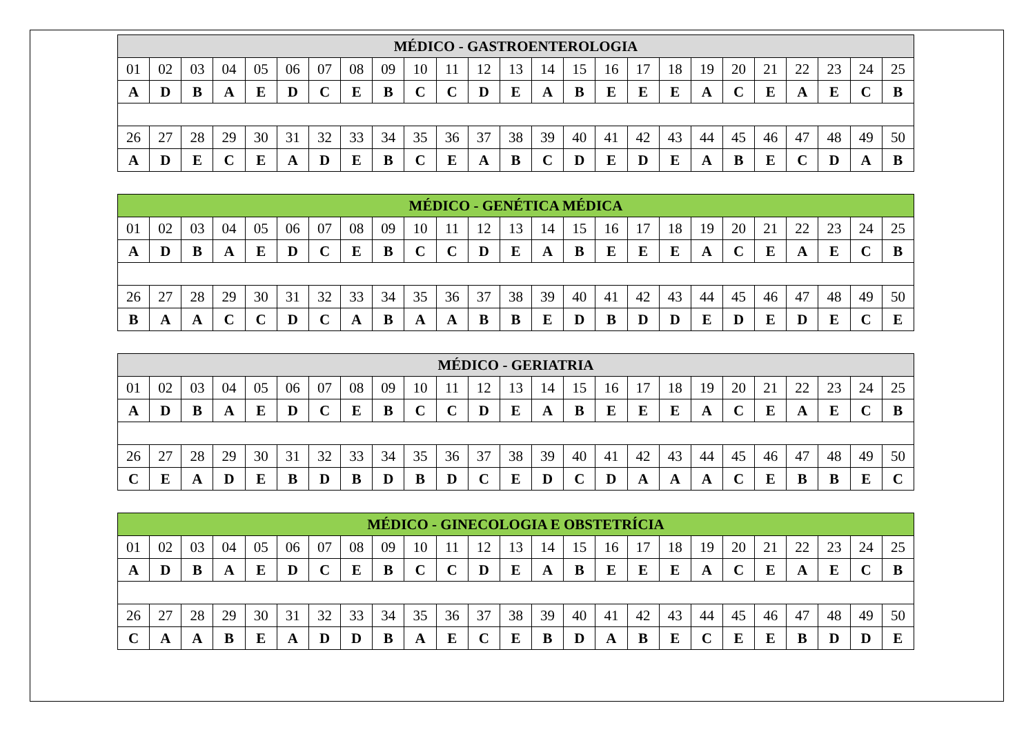| MÉDICO - GASTROENTEROLOGIA | | | | | | | | | | | | | | | | | | | | | | | | |
| --- | --- | --- | --- | --- | --- | --- | --- | --- | --- | --- | --- | --- | --- | --- | --- | --- | --- | --- | --- | --- | --- | --- | --- | --- |
| 01 | 02 | 03 | 04 | 05 | 06 | 07 | 08 | 09 | 10 | 11 | 12 | 13 | 14 | 15 | 16 | 17 | 18 | 19 | 20 | 21 | 22 | 23 | 24 | 25 |
| A | D | B | A | E | D | C | E | B | C | C | D | E | A | B | E | E | E | A | C | E | A | E | C | B |
| 26 | 27 | 28 | 29 | 30 | 31 | 32 | 33 | 34 | 35 | 36 | 37 | 38 | 39 | 40 | 41 | 42 | 43 | 44 | 45 | 46 | 47 | 48 | 49 | 50 |
| A | D | E | C | E | A | D | E | B | C | E | A | B | C | D | E | D | E | A | B | E | C | D | A | B |
| MÉDICO - GENÉTICA MÉDICA | | | | | | | | | | | | | | | | | | | | | | | | |
| --- | --- | --- | --- | --- | --- | --- | --- | --- | --- | --- | --- | --- | --- | --- | --- | --- | --- | --- | --- | --- | --- | --- | --- | --- |
| 01 | 02 | 03 | 04 | 05 | 06 | 07 | 08 | 09 | 10 | 11 | 12 | 13 | 14 | 15 | 16 | 17 | 18 | 19 | 20 | 21 | 22 | 23 | 24 | 25 |
| A | D | B | A | E | D | C | E | B | C | C | D | E | A | B | E | E | E | A | C | E | A | E | C | B |
| 26 | 27 | 28 | 29 | 30 | 31 | 32 | 33 | 34 | 35 | 36 | 37 | 38 | 39 | 40 | 41 | 42 | 43 | 44 | 45 | 46 | 47 | 48 | 49 | 50 |
| B | A | A | C | C | D | C | A | B | A | A | B | B | E | D | B | D | D | E | D | E | D | E | C | E |
| MÉDICO - GERIATRIA | | | | | | | | | | | | | | | | | | | | | | | | |
| --- | --- | --- | --- | --- | --- | --- | --- | --- | --- | --- | --- | --- | --- | --- | --- | --- | --- | --- | --- | --- | --- | --- | --- | --- |
| 01 | 02 | 03 | 04 | 05 | 06 | 07 | 08 | 09 | 10 | 11 | 12 | 13 | 14 | 15 | 16 | 17 | 18 | 19 | 20 | 21 | 22 | 23 | 24 | 25 |
| A | D | B | A | E | D | C | E | B | C | C | D | E | A | B | E | E | E | A | C | E | A | E | C | B |
| 26 | 27 | 28 | 29 | 30 | 31 | 32 | 33 | 34 | 35 | 36 | 37 | 38 | 39 | 40 | 41 | 42 | 43 | 44 | 45 | 46 | 47 | 48 | 49 | 50 |
| C | E | A | D | E | B | D | B | D | B | D | C | E | D | C | D | A | A | A | C | E | B | B | E | C |
| MÉDICO - GINECOLOGIA E OBSTETRÍCIA | | | | | | | | | | | | | | | | | | | | | | | | |
| --- | --- | --- | --- | --- | --- | --- | --- | --- | --- | --- | --- | --- | --- | --- | --- | --- | --- | --- | --- | --- | --- | --- | --- | --- |
| 01 | 02 | 03 | 04 | 05 | 06 | 07 | 08 | 09 | 10 | 11 | 12 | 13 | 14 | 15 | 16 | 17 | 18 | 19 | 20 | 21 | 22 | 23 | 24 | 25 |
| A | D | B | A | E | D | C | E | B | C | C | D | E | A | B | E | E | E | A | C | E | A | E | C | B |
| 26 | 27 | 28 | 29 | 30 | 31 | 32 | 33 | 34 | 35 | 36 | 37 | 38 | 39 | 40 | 41 | 42 | 43 | 44 | 45 | 46 | 47 | 48 | 49 | 50 |
| C | A | A | B | E | A | D | D | B | A | E | C | E | B | D | A | B | E | C | E | E | B | D | D | E |